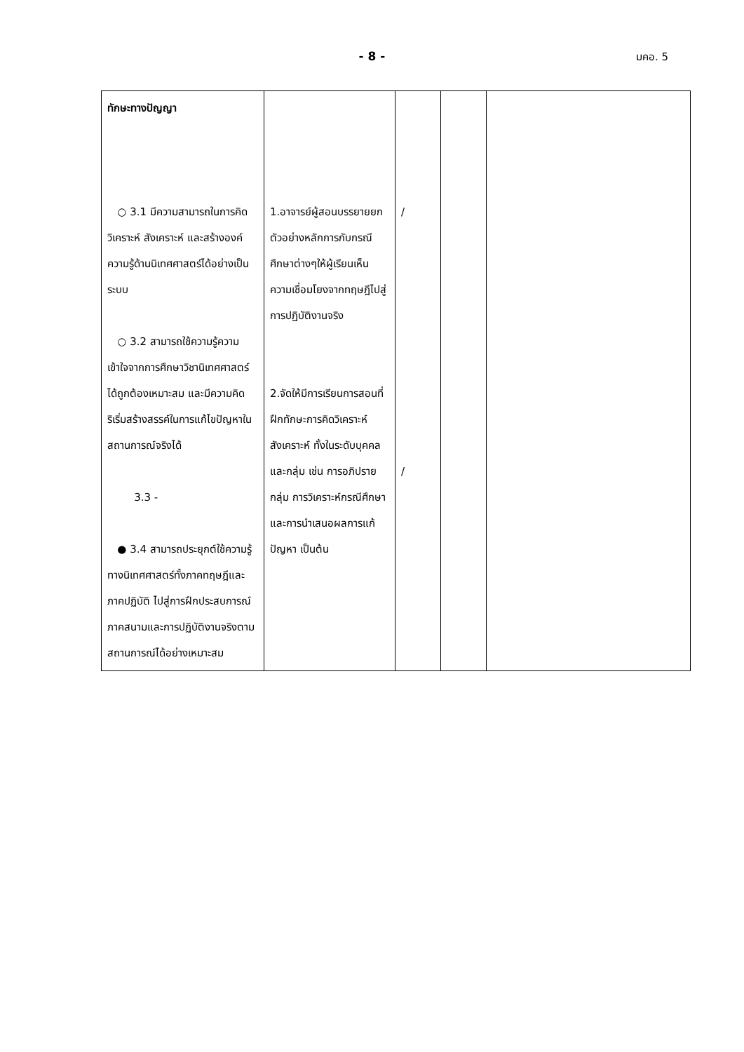- 8 -
มคอ. 5
| ทักษะทางปัญญา ○ 3.1 มีความสามารถในการคิดวิเคราะห์ สังเคราะห์ และสร้างองค์ความรู้ด้านนิเทศศาสตร์ได้อย่างเป็นระบบ ○ 3.2 สามารถใช้ความรู้ความเข้าใจจากการศึกษาวิชานิเทศศาสตร์ได้ถูกต้องเหมาะสม และมีความคิดริเริ่มสร้างสรรค์ในการแก้ไขปัญหาในสถานการณ์จริงได้ 3.3 - ● 3.4 สามารถประยุกต์ใช้ความรู้ทางนิเทศศาสตร์ทั้งภาคทฤษฎีและภาคปฏิบัติ ไปสู่การฝึกประสบการณ์ภาคสนามและการปฏิบัติงานจริงตามสถานการณ์ได้อย่างเหมาะสม | 1.อาจารย์ผู้สอนบรรยายยกตัวอย่างหลักการกับกรณีศึกษาต่างๆให้ผู้เรียนเห็นความเชื่อมโยงจากทฤษฎีไปสู่การปฏิบัติงานจริง 2.จัดให้มีการเรียนการสอนที่ฝึกทักษะการคิดวิเคราะห์ สังเคราะห์ ทั้งในระดับบุคคลและกลุ่ม เช่น การอภิปรายกลุ่ม การวิเคราะห์กรณีศึกษา และการนำเสนอผลการแก้ปัญหา เป็นต้น | / / | | |